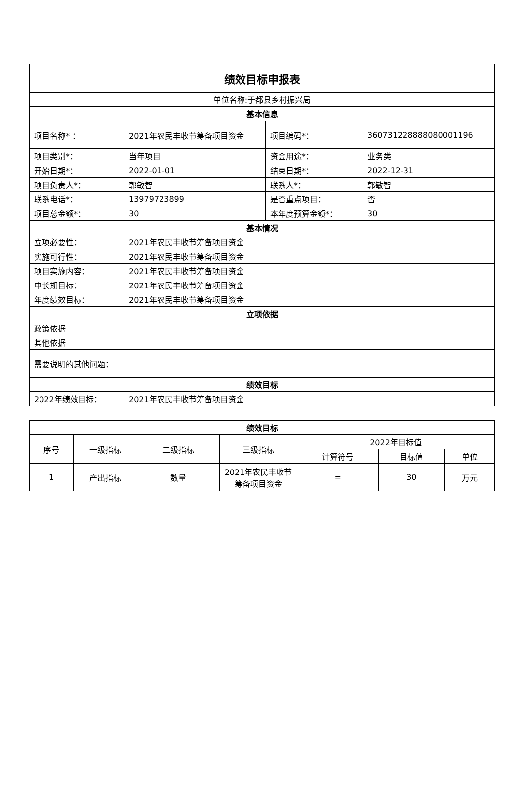| 绩效目标申报表 | | | |
| 单位名称:于都县乡村振兴局 | | | |
| 基本信息 | | | |
| 项目名称* ： | 2021年农民丰收节筹备项目资金 | 项目编码*： | 360731228888080001196 |
| 项目类别*： | 当年项目 | 资金用途*： | 业务类 |
| 开始日期*： | 2022-01-01 | 结束日期*： | 2022-12-31 |
| 项目负责人*： | 郭敏智 | 联系人*： | 郭敏智 |
| 联系电话*： | 13979723899 | 是否重点项目： | 否 |
| 项目总金额*： | 30 | 本年度预算金额*： | 30 |
| 基本情况 | | | |
| 立项必要性： | 2021年农民丰收节筹备项目资金 | | |
| 实施可行性： | 2021年农民丰收节筹备项目资金 | | |
| 项目实施内容： | 2021年农民丰收节筹备项目资金 | | |
| 中长期目标： | 2021年农民丰收节筹备项目资金 | | |
| 年度绩效目标： | 2021年农民丰收节筹备项目资金 | | |
| 立项依据 | | | |
| 政策依据 | | | |
| 其他依据 | | | |
| 需要说明的其他问题： | | | |
| 绩效目标 | | | |
| 2022年绩效目标： | 2021年农民丰收节筹备项目资金 | | |
| 绩效目标 | | | | | | |
| --- | --- | --- | --- | --- | --- | --- |
| 序号 | 一级指标 | 二级指标 | 三级指标 | 2022年目标值 | | |
| | | | | 计算符号 | 目标值 | 单位 |
| 1 | 产出指标 | 数量 | 2021年农民丰收节筹备项目资金 | = | 30 | 万元 |